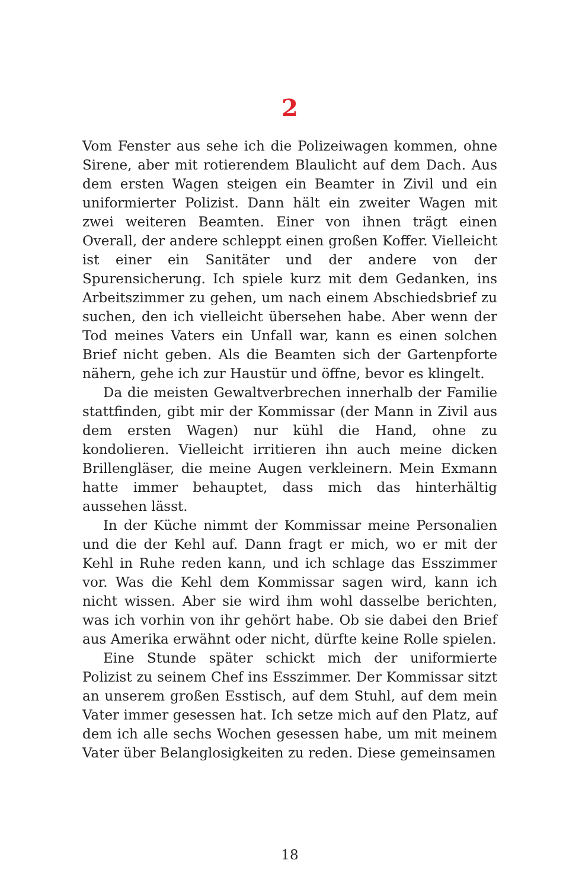2
Vom Fenster aus sehe ich die Polizeiwagen kommen, ohne Sirene, aber mit rotierendem Blaulicht auf dem Dach. Aus dem ersten Wagen steigen ein Beamter in Zivil und ein uniformierter Polizist. Dann hält ein zweiter Wagen mit zwei weiteren Beamten. Einer von ihnen trägt einen Overall, der andere schleppt einen großen Koffer. Vielleicht ist einer ein Sanitäter und der andere von der Spurensicherung. Ich spiele kurz mit dem Gedanken, ins Arbeitszimmer zu gehen, um nach einem Abschiedsbrief zu suchen, den ich vielleicht übersehen habe. Aber wenn der Tod meines Vaters ein Unfall war, kann es einen solchen Brief nicht geben. Als die Beamten sich der Gartenpforte nähern, gehe ich zur Haustür und öffne, bevor es klingelt.
Da die meisten Gewaltverbrechen innerhalb der Familie stattfinden, gibt mir der Kommissar (der Mann in Zivil aus dem ersten Wagen) nur kühl die Hand, ohne zu kondolieren. Vielleicht irritieren ihn auch meine dicken Brillengläser, die meine Augen verkleinern. Mein Exmann hatte immer behauptet, dass mich das hinterhältig aussehen lässt.
In der Küche nimmt der Kommissar meine Personalien und die der Kehl auf. Dann fragt er mich, wo er mit der Kehl in Ruhe reden kann, und ich schlage das Esszimmer vor. Was die Kehl dem Kommissar sagen wird, kann ich nicht wissen. Aber sie wird ihm wohl dasselbe berichten, was ich vorhin von ihr gehört habe. Ob sie dabei den Brief aus Amerika erwähnt oder nicht, dürfte keine Rolle spielen.
Eine Stunde später schickt mich der uniformierte Polizist zu seinem Chef ins Esszimmer. Der Kommissar sitzt an unserem großen Esstisch, auf dem Stuhl, auf dem mein Vater immer gesessen hat. Ich setze mich auf den Platz, auf dem ich alle sechs Wochen gesessen habe, um mit meinem Vater über Belanglosigkeiten zu reden. Diese gemeinsamen
18